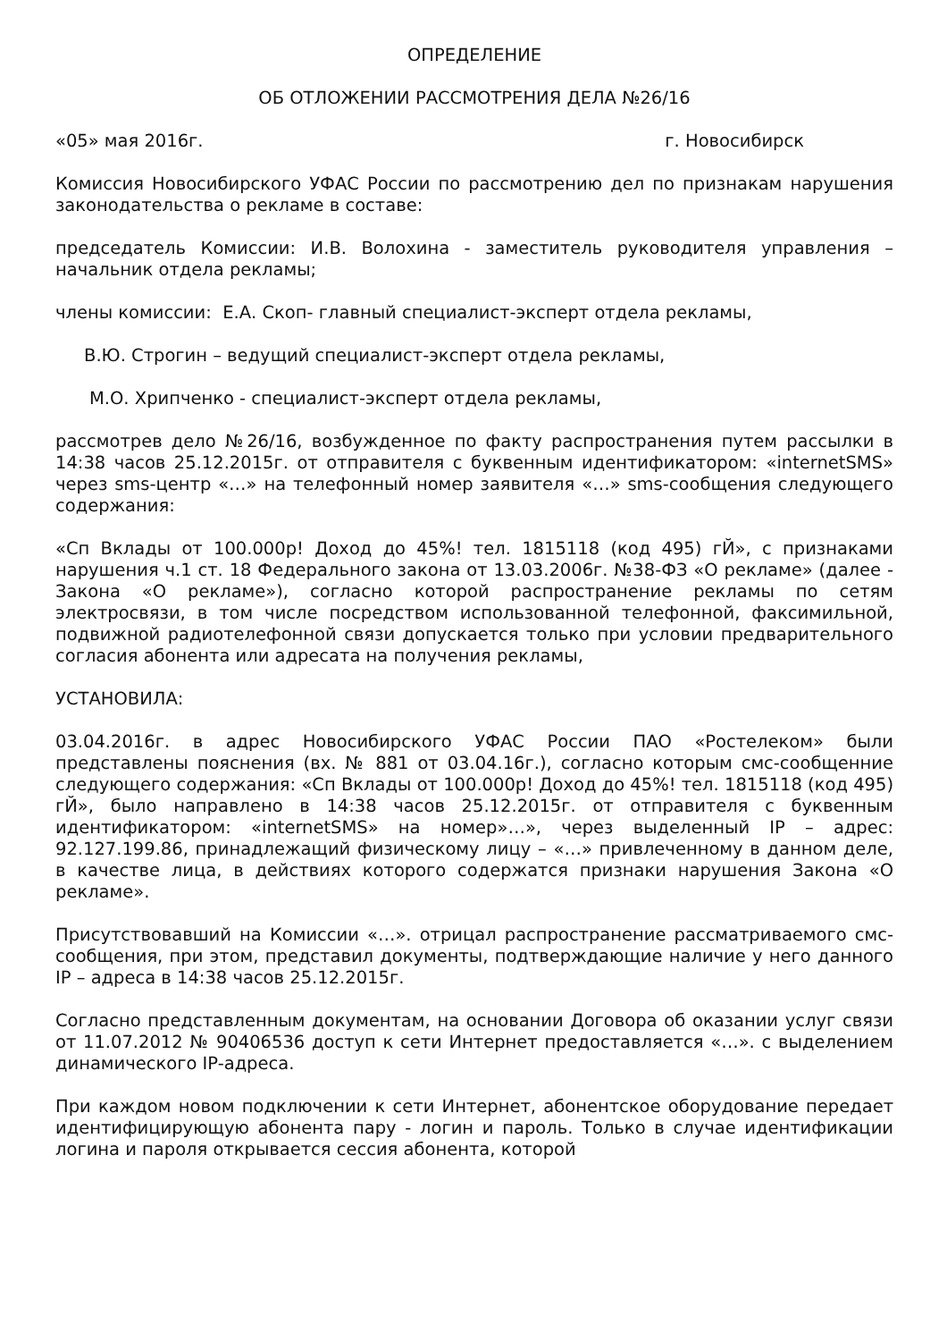ОПРЕДЕЛЕНИЕ
ОБ ОТЛОЖЕНИИ РАССМОТРЕНИЯ ДЕЛА №26/16
«05» мая 2016г. г. Новосибирск
Комиссия Новосибирского УФАС России по рассмотрению дел по признакам нарушения законодательства о рекламе в составе:
председатель Комиссии: И.В. Волохина - заместитель руководителя управления – начальник отдела рекламы;
члены комиссии: Е.А. Скоп- главный специалист-эксперт отдела рекламы,
В.Ю. Строгин – ведущий специалист-эксперт отдела рекламы,
М.О. Хрипченко - специалист-эксперт отдела рекламы,
рассмотрев дело №26/16, возбужденное по факту распространения путем рассылки в 14:38 часов 25.12.2015г. от отправителя с буквенным идентификатором: «internetSMS» через sms-центр «…» на телефонный номер заявителя «…» sms-сообщения следующего содержания:
«Сп Вклады от 100.000р! Доход до 45%! тел. 1815118 (код 495) гЙ», с признаками нарушения ч.1 ст. 18 Федерального закона от 13.03.2006г. №38-ФЗ «О рекламе» (далее - Закона «О рекламе»), согласно которой распространение рекламы по сетям электросвязи, в том числе посредством использованной телефонной, факсимильной, подвижной радиотелефонной связи допускается только при условии предварительного согласия абонента или адресата на получения рекламы,
УСТАНОВИЛА:
03.04.2016г. в адрес Новосибирского УФАС России ПАО «Ростелеком» были представлены пояснения (вх. № 881 от 03.04.16г.), согласно которым смс-сообщенние следующего содержания: «Сп Вклады от 100.000р! Доход до 45%! тел. 1815118 (код 495) гЙ», было направлено в 14:38 часов 25.12.2015г. от отправителя с буквенным идентификатором: «internetSMS» на номер»…», через выделенный IP – адрес: 92.127.199.86, принадлежащий физическому лицу – «…» привлеченному в данном деле, в качестве лица, в действиях которого содержатся признаки нарушения Закона «О рекламе».
Присутствовавший на Комиссии «…». отрицал распространение рассматриваемого смс-сообщения, при этом, представил документы, подтверждающие наличие у него данного IP – адреса в 14:38 часов 25.12.2015г.
Согласно представленным документам, на основании Договора об оказании услуг связи от 11.07.2012 № 90406536 доступ к сети Интернет предоставляется «…». с выделением динамического IP-адреса.
При каждом новом подключении к сети Интернет, абонентское оборудование передает идентифицирующую абонента пару - логин и пароль. Только в случае идентификации логина и пароля открывается сессия абонента, которой